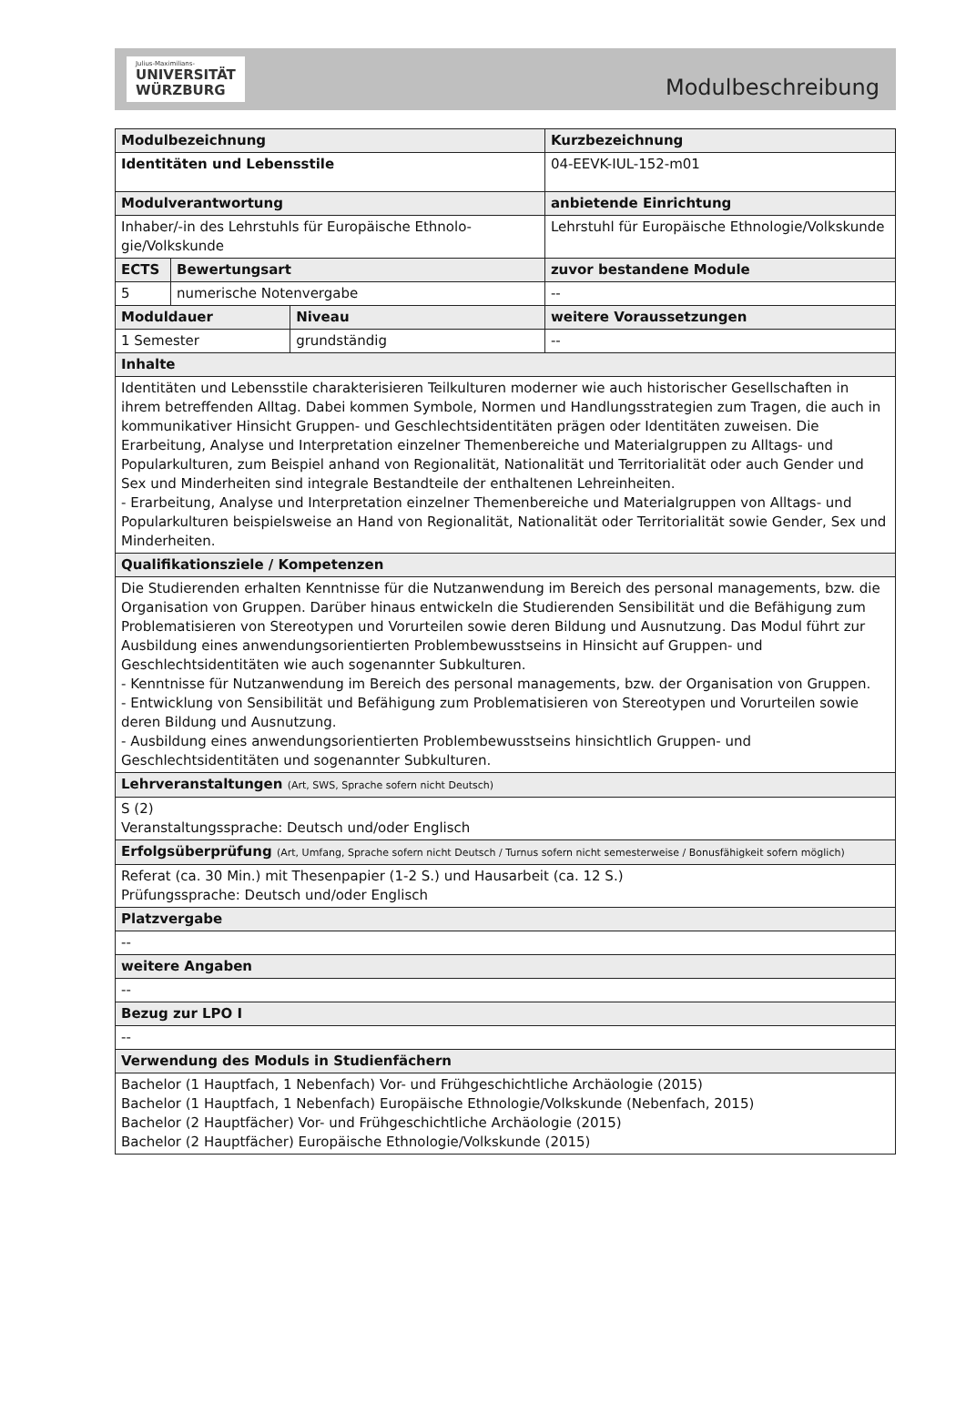Julius-Maximilians-
UNIVERSITÄT
WÜRZBURG
Modulbeschreibung
| Modulbezeichnung | | | | | Kurzbezeichnung |
| Identitäten und Lebensstile | | | | | 04-EEVK-IUL-152-m01 |
| Modulverantwortung | | | | anbietende Einrichtung | |
| Inhaber/-in des Lehrstuhls für Europäische Ethnolo-gie/Volkskunde | | | | Lehrstuhl für Europäische Ethnologie/Volkskunde | |
| ECTS | Bewertungsart | | zuvor bestandene Module | | |
| 5 | numerische Notenvergabe | | -- | | |
| Moduldauer | | Niveau | weitere Voraussetzungen | | |
| 1 Semester | | grundständig | -- | | |
| Inhalte | | | | | |
| Identitäten und Lebensstile charakterisieren Teilkulturen moderner wie auch historischer Gesellschaften in ihrem betreffenden Alltag. Dabei kommen Symbole, Normen und Handlungsstrategien zum Tragen, die auch in kommunikativer Hinsicht Gruppen- und Geschlechtsidentitäten prägen oder Identitäten zuweisen. Die Erarbeitung, Analyse und Interpretation einzelner Themenbereiche und Materialgruppen zu Alltags- und Popularkulturen, zum Beispiel anhand von Regionalität, Nationalität und Territorialität oder auch Gender und Sex und Minderheiten sind integrale Bestandteile der enthaltenen Lehreinheiten. - Erarbeitung, Analyse und Interpretation einzelner Themenbereiche und Materialgruppen von Alltags- und Popularkulturen beispielsweise an Hand von Regionalität, Nationalität oder Territorialität sowie Gender, Sex und Minderheiten. | | | | | |
| Qualifikationsziele / Kompetenzen | | | | | |
| Die Studierenden erhalten Kenntnisse für die Nutzanwendung im Bereich des personal managements, bzw. die Organisation von Gruppen. Darüber hinaus entwickeln die Studierenden Sensibilität und die Befähigung zum Problematisieren von Stereotypen und Vorurteilen sowie deren Bildung und Ausnutzung. Das Modul führt zur Ausbildung eines anwendungsorientierten Problembewusstseins in Hinsicht auf Gruppen- und Geschlechtsidentitäten wie auch sogenannter Subkulturen. - Kenntnisse für Nutzanwendung im Bereich des personal managements, bzw. der Organisation von Gruppen. - Entwicklung von Sensibilität und Befähigung zum Problematisieren von Stereotypen und Vorurteilen sowie deren Bildung und Ausnutzung. - Ausbildung eines anwendungsorientierten Problembewusstseins hinsichtlich Gruppen- und Geschlechtsidentitäten und sogenannter Subkulturen. | | | | | |
| Lehrveranstaltungen (Art, SWS, Sprache sofern nicht Deutsch) | | | | | |
| S (2) Veranstaltungssprache: Deutsch und/oder Englisch | | | | | |
| Erfolgsüberprüfung (Art, Umfang, Sprache sofern nicht Deutsch / Turnus sofern nicht semesterweise / Bonusfähigkeit sofern möglich) | | | | | |
| Referat (ca. 30 Min.) mit Thesenpapier (1-2 S.) und Hausarbeit (ca. 12 S.) Prüfungssprache: Deutsch und/oder Englisch | | | | | |
| Platzvergabe | | | | | |
| -- | | | | | |
| weitere Angaben | | | | | |
| -- | | | | | |
| Bezug zur LPO I | | | | | |
| -- | | | | | |
| Verwendung des Moduls in Studienfächern | | | | | |
| Bachelor (1 Hauptfach, 1 Nebenfach) Vor- und Frühgeschichtliche Archäologie (2015) Bachelor (1 Hauptfach, 1 Nebenfach) Europäische Ethnologie/Volkskunde (Nebenfach, 2015) Bachelor (2 Hauptfächer) Vor- und Frühgeschichtliche Archäologie (2015) Bachelor (2 Hauptfächer) Europäische Ethnologie/Volkskunde (2015) | | | | | |